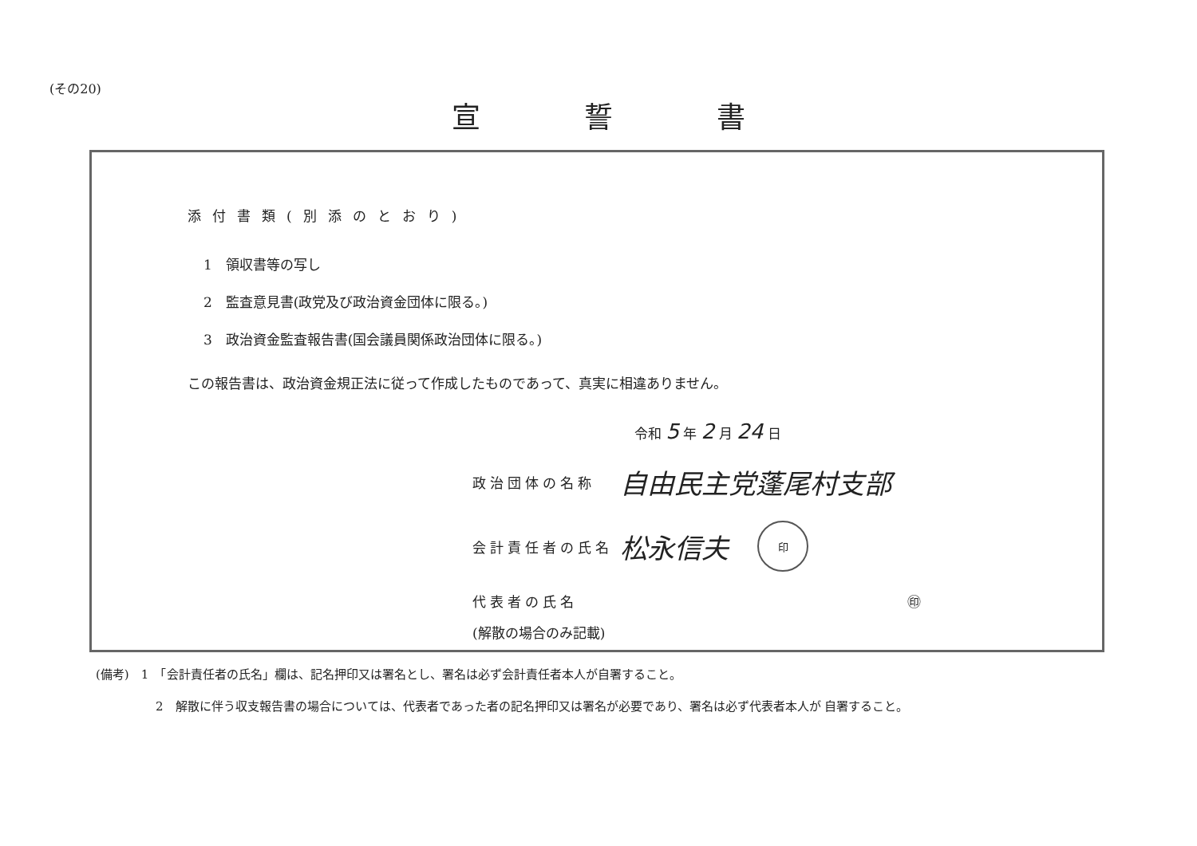(その20)
宣誓書
添付書類(別添のとおり)
1　領収書等の写し
2　監査意見書(政党及び政治資金団体に限る。)
3　政治資金監査報告書(国会議員関係政治団体に限る。)
この報告書は、政治資金規正法に従って作成したものであって、真実に相違ありません。
令和 5 年 2 月 24 日
政治団体の名称 自由民主党蓬尾村支部
会計責任者の氏名 松永信夫 印
代表者の氏名 ㊞
(解散の場合のみ記載)
(備考)　1　「会計責任者の氏名」欄は、記名押印又は署名とし、署名は必ず会計責任者本人が自署すること。
2　解散に伴う収支報告書の場合については、代表者であった者の記名押印又は署名が必要であり、署名は必ず代表者本人が 自署すること。